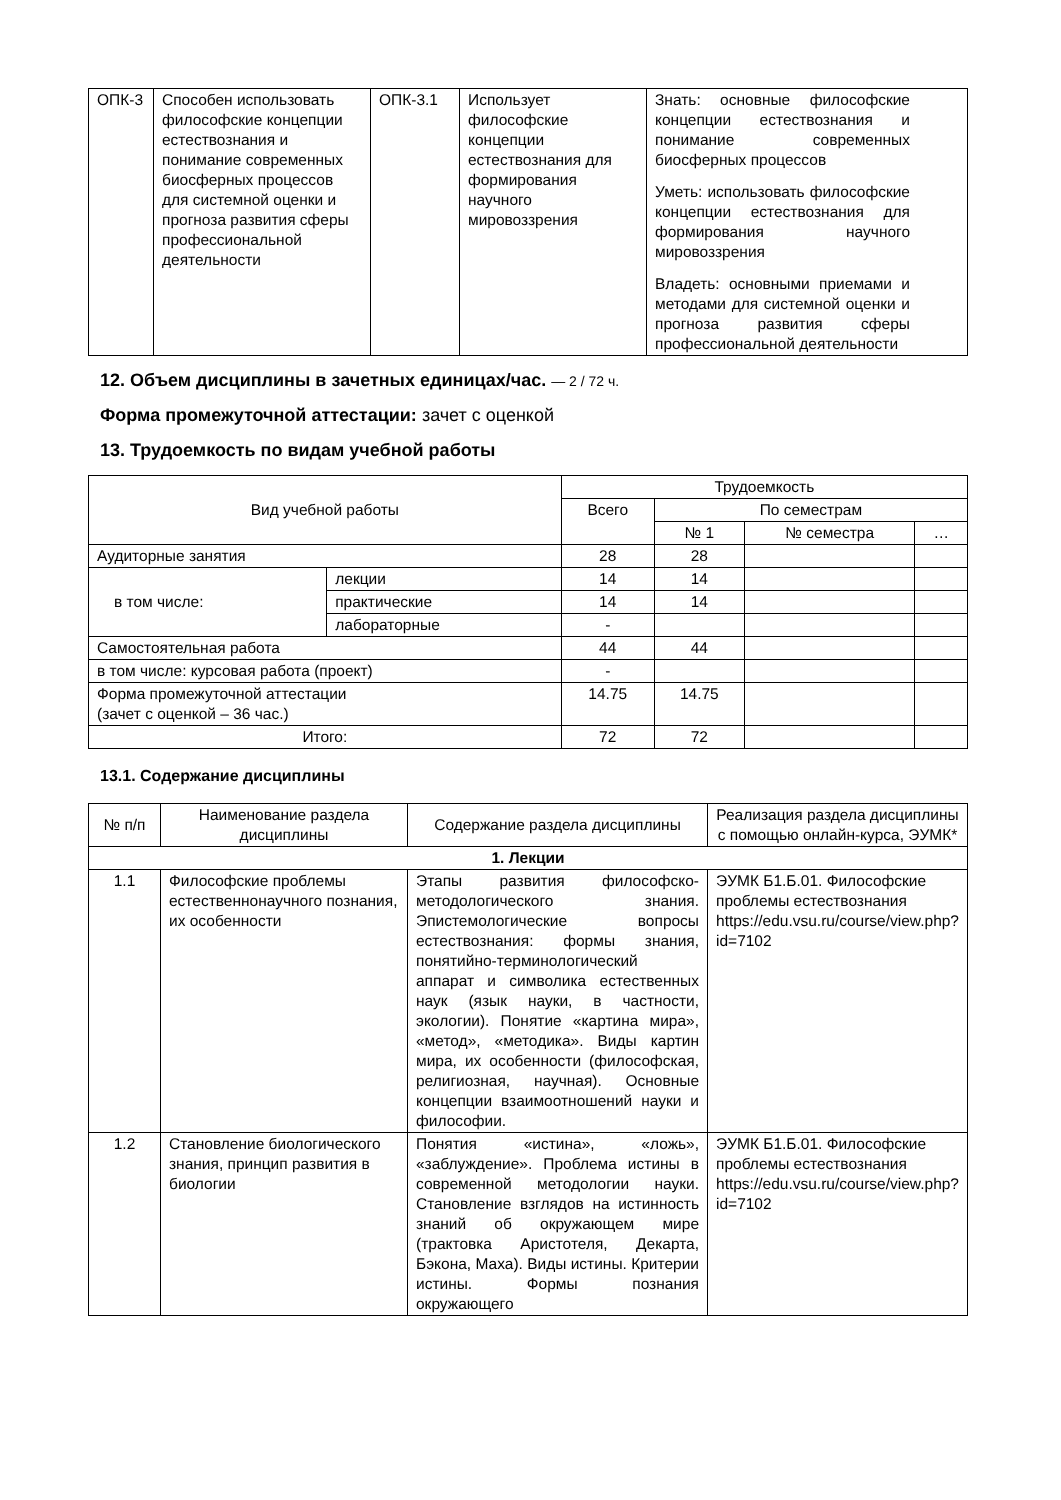| ОПК-3 | Способен использовать философские концепции естествознания и понимание современных биосферных процессов для системной оценки и прогноза развития сферы профессиональной деятельности | ОПК-3.1 | Использует философские концепции естествознания для формирования научного мировоззрения | Знать: основные философские концепции естествознания и понимание современных биосферных процессов Уметь: использовать философские концепции естествознания для формирования научного мировоззрения Владеть: основными приемами и методами для системной оценки и прогноза развития сферы профессиональной деятельности |
12. Объем дисциплины в зачетных единицах/час. — 2 / 72 ч.
Форма промежуточной аттестации: зачет с оценкой
13. Трудоемкость по видам учебной работы
| Вид учебной работы | | Трудоемкость | | | |
| | | Всего | По семестрам | | |
| | | | № 1 | № семестра | … |
| Аудиторные занятия | | 28 | 28 | | |
| в том числе: | лекции | 14 | 14 | | |
| | практические | 14 | 14 | | |
| | лабораторные | - | | | |
| Самостоятельная работа | | 44 | 44 | | |
| в том числе: курсовая работа (проект) | | - | | | |
| Форма промежуточной аттестации (зачет с оценкой – 36 час.) | | 14.75 | 14.75 | | |
| Итого: | | 72 | 72 | | |
13.1. Содержание дисциплины
| № п/п | Наименование раздела дисциплины | Содержание раздела дисциплины | Реализация раздела дисциплины с помощью онлайн-курса, ЭУМК* |
| 1. Лекции | | | |
| 1.1 | Философские проблемы естественнонаучного познания, их особенности | Этапы развития философско-методологического знания. Эпистемологические вопросы естествознания: формы знания, понятийно-терминологический аппарат и символика естественных наук (язык науки, в частности, экологии). Понятие «картина мира», «метод», «методика». Виды картин мира, их особенности (философская, религиозная, научная). Основные концепции взаимоотношений науки и философии. | ЭУМК Б1.Б.01. Философские проблемы естествознания https://edu.vsu.ru/course/view.php?id=7102 |
| 1.2 | Становление биологического знания, принцип развития в биологии | Понятия «истина», «ложь», «заблуждение». Проблема истины в современной методологии науки. Становление взглядов на истинность знаний об окружающем мире (трактовка Аристотеля, Декарта, Бэкона, Маха). Виды истины. Критерии истины. Формы познания окружающего | ЭУМК Б1.Б.01. Философские проблемы естествознания https://edu.vsu.ru/course/view.php?id=7102 |